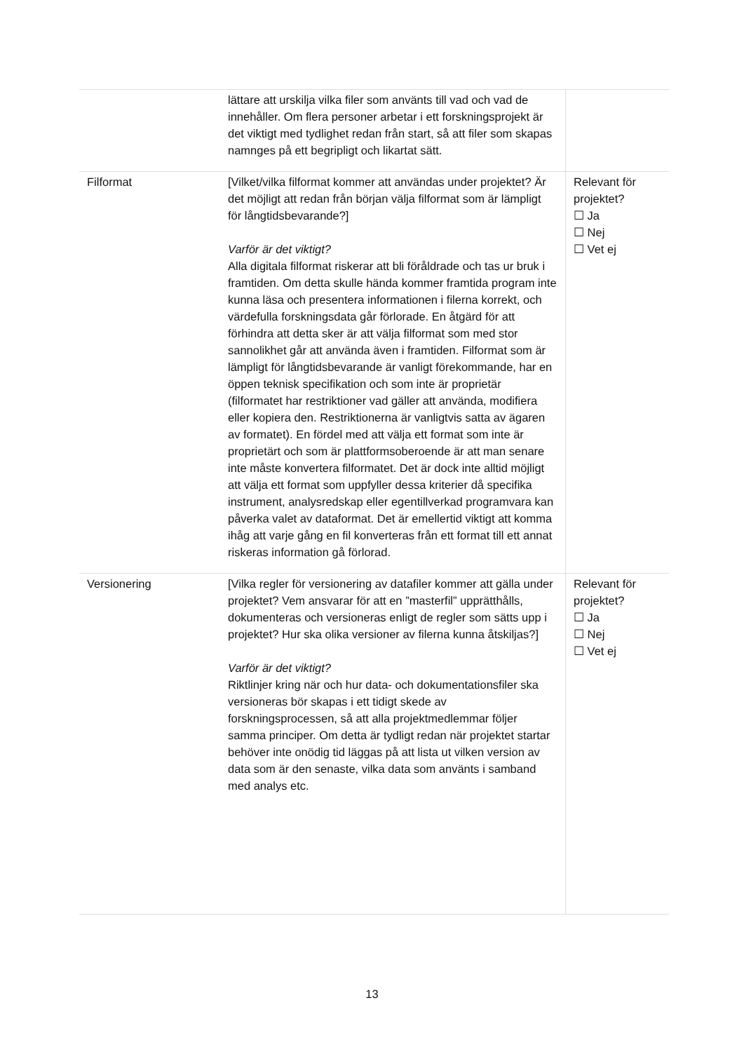| | lättare att urskilja vilka filer som använts till vad och vad de innehåller. Om flera personer arbetar i ett forskningsprojekt är det viktigt med tydlighet redan från start, så att filer som skapas namnges på ett begripligt och likartat sätt. | |
| Filformat | [Vilket/vilka filformat kommer att användas under projektet? Är det möjligt att redan från början välja filformat som är lämpligt för långtidsbevarande?] Varför är det viktigt? Alla digitala filformat riskerar att bli föråldrade och tas ur bruk i framtiden. Om detta skulle hända kommer framtida program inte kunna läsa och presentera informationen i filerna korrekt, och värdefulla forskningsdata går förlorade. En åtgärd för att förhindra att detta sker är att välja filformat som med stor sannolikhet går att använda även i framtiden. Filformat som är lämpligt för långtidsbevarande är vanligt förekommande, har en öppen teknisk specifikation och som inte är proprietär (filformatet har restriktioner vad gäller att använda, modifiera eller kopiera den. Restriktionerna är vanligtvis satta av ägaren av formatet). En fördel med att välja ett format som inte är proprietärt och som är plattformsoberoende är att man senare inte måste konvertera filformatet. Det är dock inte alltid möjligt att välja ett format som uppfyller dessa kriterier då specifika instrument, analysredskap eller egentillverkad programvara kan påverka valet av dataformat. Det är emellertid viktigt att komma ihåg att varje gång en fil konverteras från ett format till ett annat riskeras information gå förlorad. | Relevant för projektet? ☐ Ja ☐ Nej ☐ Vet ej |
| Versionering | [Vilka regler för versionering av datafiler kommer att gälla under projektet? Vem ansvarar för att en ”masterfil” upprätthålls, dokumenteras och versioneras enligt de regler som sätts upp i projektet? Hur ska olika versioner av filerna kunna åtskiljas?] Varför är det viktigt? Riktlinjer kring när och hur data- och dokumentationsfiler ska versioneras bör skapas i ett tidigt skede av forskningsprocessen, så att alla projektmedlemmar följer samma principer. Om detta är tydligt redan när projektet startar behöver inte onödig tid läggas på att lista ut vilken version av data som är den senaste, vilka data som använts i samband med analys etc. | Relevant för projektet? ☐ Ja ☐ Nej ☐ Vet ej |
13